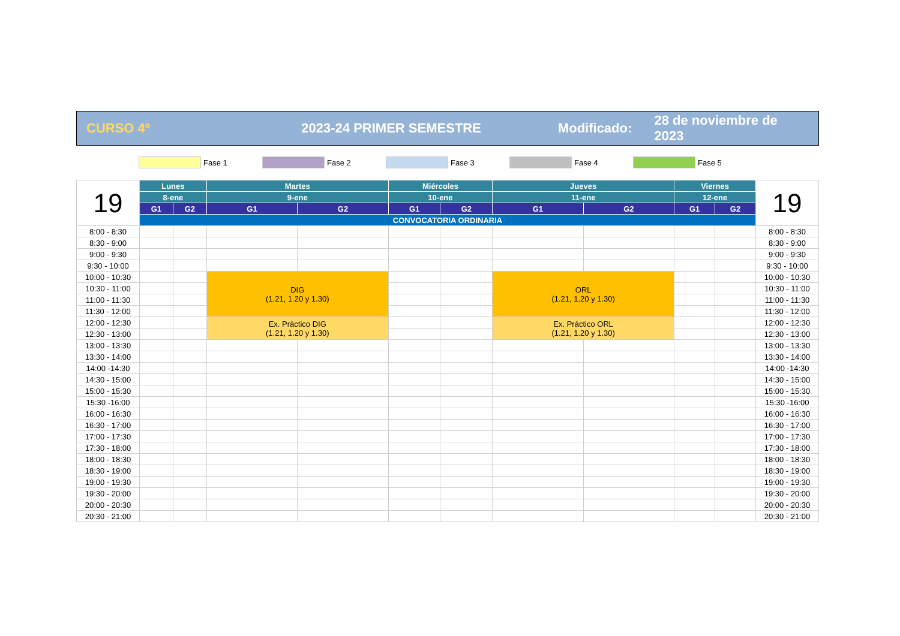CURSO 4º 2023-24 PRIMER SEMESTRE
Modificado:
28 de noviembre de 2023
Fase 1 Fase 2 Fase 3 Fase 4 Fase 5
| 19 | Lunes | | Martes | | Miércoles | | Jueves | | Viernes | | 19 |
| | 8-ene | | 9-ene | | 10-ene | | 11-ene | | 12-ene | | |
| | G1 | G2 | G1 | G2 | G1 | G2 | G1 | G2 | G1 | G2 | |
| | CONVOCATORIA ORDINARIA | | | | | | | | | | |
| 8:00 - 8:30 | | | | | | | | | | | 8:00 - 8:30 |
| 8:30 - 9:00 | | | | | | | | | | | 8:30 - 9:00 |
| 9:00 - 9:30 | | | | | | | | | | | 9:00 - 9:30 |
| 9:30 - 10:00 | | | | | | | | | | | 9:30 - 10:00 |
| 10:00 - 10:30 | | | DIG (1.21, 1.20 y 1.30) | | | | ORL (1.21, 1.20 y 1.30) | | | | 10:00 - 10:30 |
| 10:30 - 11:00 | | | | | | | | | | | 10:30 - 11:00 |
| 11:00 - 11:30 | | | | | | | | | | | 11:00 - 11:30 |
| 11:30 - 12:00 | | | | | | | | | | | 11:30 - 12:00 |
| 12:00 - 12:30 | | | Ex. Práctico DIG (1.21, 1.20 y 1.30) | | | | Ex. Práctico ORL (1.21, 1.20 y 1.30) | | | | 12:00 - 12:30 |
| 12:30 - 13:00 | | | | | | | | | | | 12:30 - 13:00 |
| 13:00 - 13:30 | | | | | | | | | | | 13:00 - 13:30 |
| 13:30 - 14:00 | | | | | | | | | | | 13:30 - 14:00 |
| 14:00 -14:30 | | | | | | | | | | | 14:00 -14:30 |
| 14:30 - 15:00 | | | | | | | | | | | 14:30 - 15:00 |
| 15:00 - 15:30 | | | | | | | | | | | 15:00 - 15:30 |
| 15:30 -16:00 | | | | | | | | | | | 15:30 -16:00 |
| 16:00 - 16:30 | | | | | | | | | | | 16:00 - 16:30 |
| 16:30 - 17:00 | | | | | | | | | | | 16:30 - 17:00 |
| 17:00 - 17:30 | | | | | | | | | | | 17:00 - 17:30 |
| 17:30 - 18:00 | | | | | | | | | | | 17:30 - 18:00 |
| 18:00 - 18:30 | | | | | | | | | | | 18:00 - 18:30 |
| 18:30 - 19:00 | | | | | | | | | | | 18:30 - 19:00 |
| 19:00 - 19:30 | | | | | | | | | | | 19:00 - 19:30 |
| 19:30 - 20:00 | | | | | | | | | | | 19:30 - 20:00 |
| 20:00 - 20:30 | | | | | | | | | | | 20:00 - 20:30 |
| 20:30 - 21:00 | | | | | | | | | | | 20:30 - 21:00 |